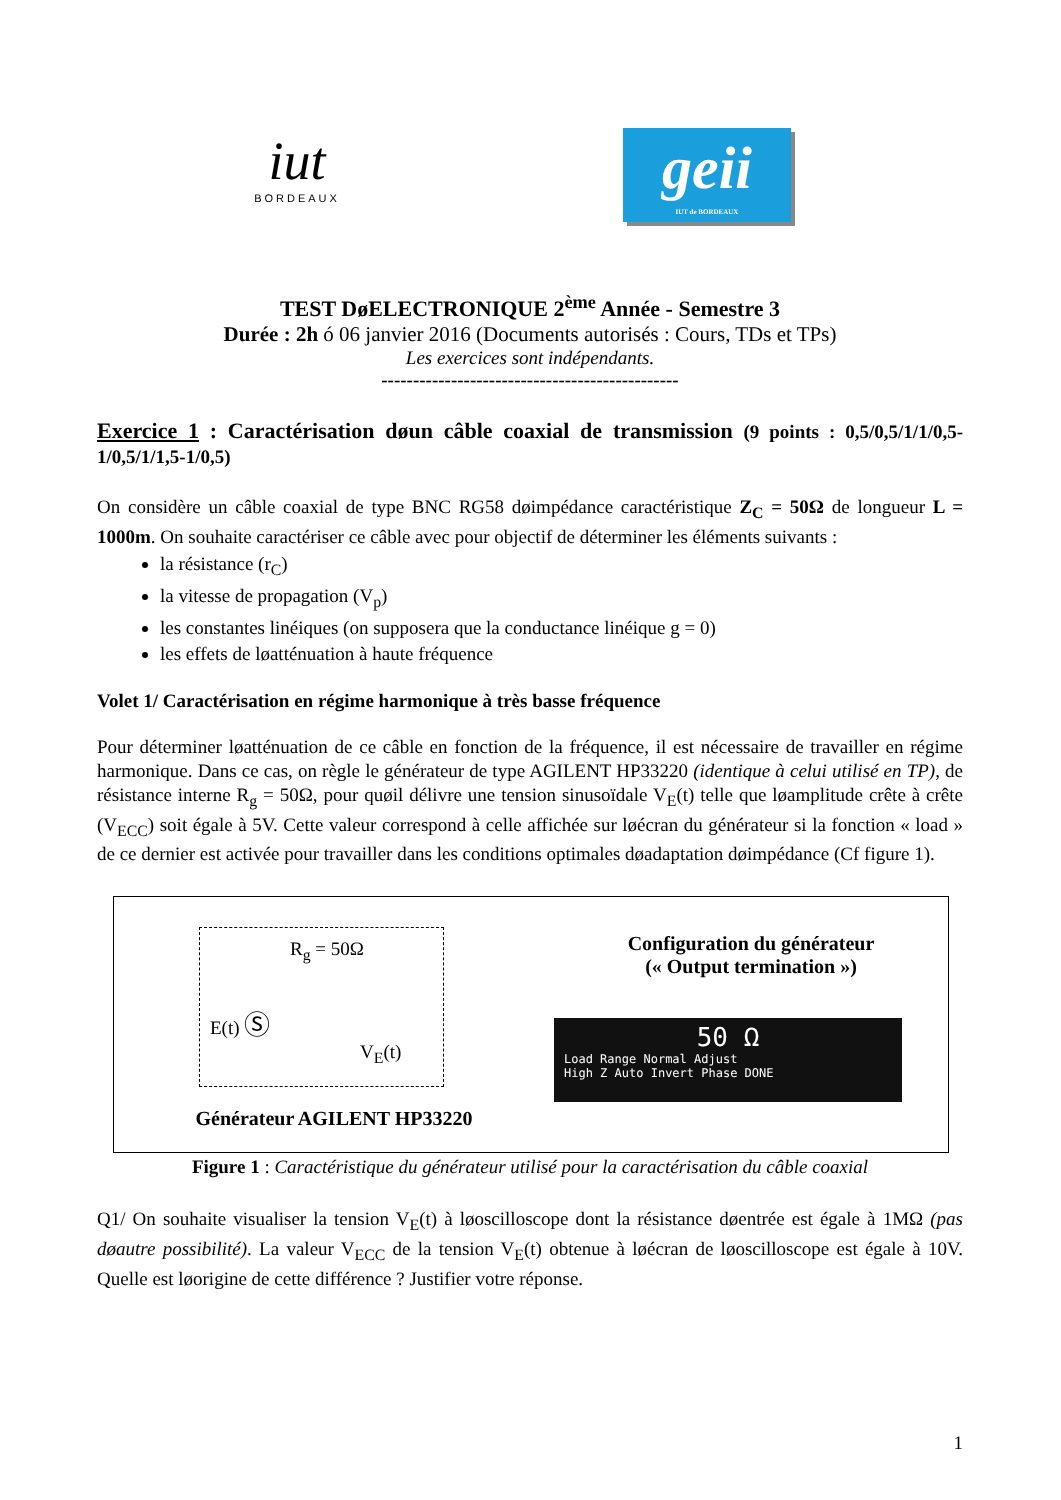iut
BORDEAUX
geii
IUT de BORDEAUX
TEST DøELECTRONIQUE 2<sup>ème</sup> Année - Semestre 3
Durée : 2h ó 06 janvier 2016 (Documents autorisés : Cours, TDs et TPs)
Les exercices sont indépendants.
-----------------------------------------------
Exercice 1 : Caractérisation døun câble coaxial de transmission (9 points : 0,5/0,5/1/1/0,5-1/0,5/1/1,5-1/0,5)
On considère un câble coaxial de type BNC RG58 døimpédance caractéristique Z<sub>C</sub> = 50Ω de longueur L = 1000m. On souhaite caractériser ce câble avec pour objectif de déterminer les éléments suivants :
la résistance (r<sub>C</sub>)
la vitesse de propagation (V<sub>p</sub>)
les constantes linéiques (on supposera que la conductance linéique g = 0)
les effets de løatténuation à haute fréquence
Volet 1/ Caractérisation en régime harmonique à très basse fréquence
Pour déterminer løatténuation de ce câble en fonction de la fréquence, il est nécessaire de travailler en régime harmonique. Dans ce cas, on règle le générateur de type AGILENT HP33220 (identique à celui utilisé en TP), de résistance interne R<sub>g</sub> = 50Ω, pour quøil délivre une tension sinusoïdale V<sub>E</sub>(t) telle que løamplitude crête à crête (V<sub>ECC</sub>) soit égale à 5V. Cette valeur correspond à celle affichée sur løécran du générateur si la fonction « load » de ce dernier est activée pour travailler dans les conditions optimales døadaptation døimpédance (Cf figure 1).
R<sub>g</sub> = 50Ω
E(t) Ⓢ V<sub>E</sub>(t)
Générateur AGILENT HP33220
Configuration du générateur
(« Output termination »)
50 Ω
Load Range Normal Adjust
High Z Auto Invert Phase DONE
Figure 1 : Caractéristique du générateur utilisé pour la caractérisation du câble coaxial
Q1/ On souhaite visualiser la tension V<sub>E</sub>(t) à løoscilloscope dont la résistance døentrée est égale à 1MΩ (pas døautre possibilité). La valeur V<sub>ECC</sub> de la tension V<sub>E</sub>(t) obtenue à løécran de løoscilloscope est égale à 10V. Quelle est løorigine de cette différence ? Justifier votre réponse.
1